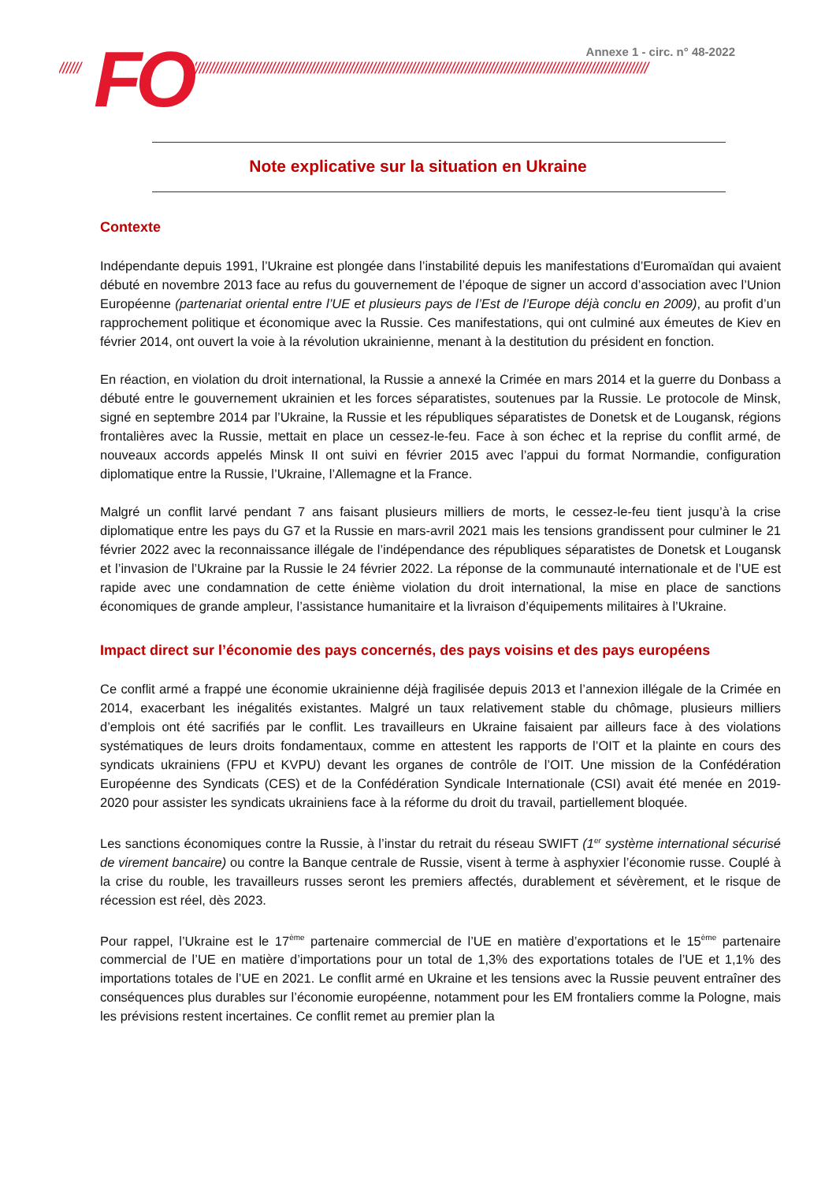////// ///////////////////////////////////////////////////////////////////////////////////////////////////////////////////////////////////////// FO Annexe 1 - circ. n° 48-2022
Note explicative sur la situation en Ukraine
Contexte
Indépendante depuis 1991, l’Ukraine est plongée dans l’instabilité depuis les manifestations d’Euromaïdan qui avaient débuté en novembre 2013 face au refus du gouvernement de l’époque de signer un accord d’association avec l’Union Européenne (partenariat oriental entre l’UE et plusieurs pays de l’Est de l’Europe déjà conclu en 2009), au profit d’un rapprochement politique et économique avec la Russie. Ces manifestations, qui ont culminé aux émeutes de Kiev en février 2014, ont ouvert la voie à la révolution ukrainienne, menant à la destitution du président en fonction.
En réaction, en violation du droit international, la Russie a annexé la Crimée en mars 2014 et la guerre du Donbass a débuté entre le gouvernement ukrainien et les forces séparatistes, soutenues par la Russie. Le protocole de Minsk, signé en septembre 2014 par l’Ukraine, la Russie et les républiques séparatistes de Donetsk et de Lougansk, régions frontalières avec la Russie, mettait en place un cessez-le-feu. Face à son échec et la reprise du conflit armé, de nouveaux accords appelés Minsk II ont suivi en février 2015 avec l’appui du format Normandie, configuration diplomatique entre la Russie, l’Ukraine, l’Allemagne et la France.
Malgré un conflit larvé pendant 7 ans faisant plusieurs milliers de morts, le cessez-le-feu tient jusqu’à la crise diplomatique entre les pays du G7 et la Russie en mars-avril 2021 mais les tensions grandissent pour culminer le 21 février 2022 avec la reconnaissance illégale de l’indépendance des républiques séparatistes de Donetsk et Lougansk et l’invasion de l’Ukraine par la Russie le 24 février 2022. La réponse de la communauté internationale et de l’UE est rapide avec une condamnation de cette énième violation du droit international, la mise en place de sanctions économiques de grande ampleur, l’assistance humanitaire et la livraison d’équipements militaires à l’Ukraine.
Impact direct sur l’économie des pays concernés, des pays voisins et des pays européens
Ce conflit armé a frappé une économie ukrainienne déjà fragilisée depuis 2013 et l’annexion illégale de la Crimée en 2014, exacerbant les inégalités existantes. Malgré un taux relativement stable du chômage, plusieurs milliers d’emplois ont été sacrifiés par le conflit. Les travailleurs en Ukraine faisaient par ailleurs face à des violations systématiques de leurs droits fondamentaux, comme en attestent les rapports de l’OIT et la plainte en cours des syndicats ukrainiens (FPU et KVPU) devant les organes de contrôle de l’OIT. Une mission de la Confédération Européenne des Syndicats (CES) et de la Confédération Syndicale Internationale (CSI) avait été menée en 2019-2020 pour assister les syndicats ukrainiens face à la réforme du droit du travail, partiellement bloquée.
Les sanctions économiques contre la Russie, à l’instar du retrait du réseau SWIFT (1<sup>er</sup> système international sécurisé de virement bancaire) ou contre la Banque centrale de Russie, visent à terme à asphyxier l’économie russe. Couplé à la crise du rouble, les travailleurs russes seront les premiers affectés, durablement et sévèrement, et le risque de récession est réel, dès 2023.
Pour rappel, l’Ukraine est le 17<sup>ème</sup> partenaire commercial de l’UE en matière d’exportations et le 15<sup>ème</sup> partenaire commercial de l’UE en matière d’importations pour un total de 1,3% des exportations totales de l’UE et 1,1% des importations totales de l’UE en 2021. Le conflit armé en Ukraine et les tensions avec la Russie peuvent entraîner des conséquences plus durables sur l’économie européenne, notamment pour les EM frontaliers comme la Pologne, mais les prévisions restent incertaines. Ce conflit remet au premier plan la